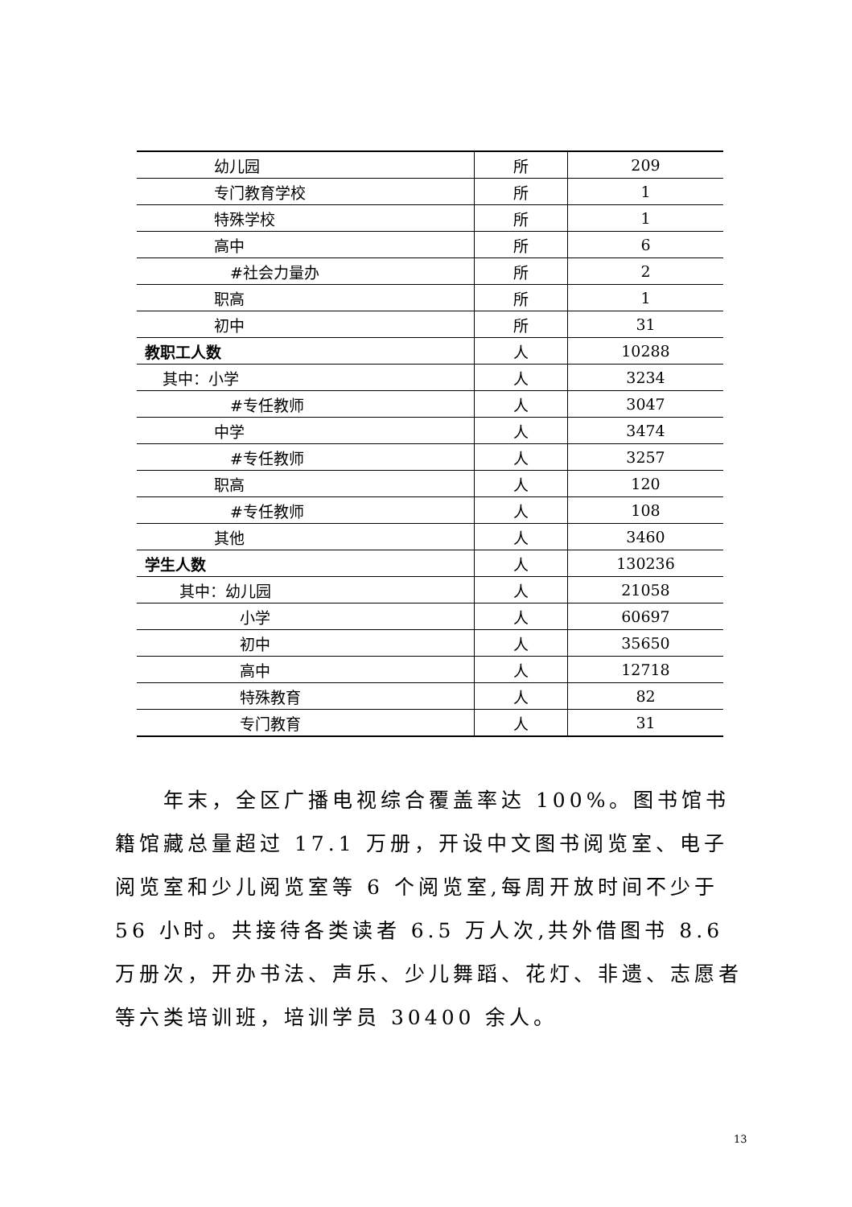| 幼儿园 | 所 | 209 |
| 专门教育学校 | 所 | 1 |
| 特殊学校 | 所 | 1 |
| 高中 | 所 | 6 |
| #社会力量办 | 所 | 2 |
| 职高 | 所 | 1 |
| 初中 | 所 | 31 |
| 教职工人数 | 人 | 10288 |
| 其中：小学 | 人 | 3234 |
| #专任教师 | 人 | 3047 |
| 中学 | 人 | 3474 |
| #专任教师 | 人 | 3257 |
| 职高 | 人 | 120 |
| #专任教师 | 人 | 108 |
| 其他 | 人 | 3460 |
| 学生人数 | 人 | 130236 |
| 其中：幼儿园 | 人 | 21058 |
| 小学 | 人 | 60697 |
| 初中 | 人 | 35650 |
| 高中 | 人 | 12718 |
| 特殊教育 | 人 | 82 |
| 专门教育 | 人 | 31 |
年末，全区广播电视综合覆盖率达 100%。图书馆书籍馆藏总量超过 17.1 万册，开设中文图书阅览室、电子阅览室和少儿阅览室等 6 个阅览室,每周开放时间不少于 56 小时。共接待各类读者 6.5 万人次,共外借图书 8.6 万册次，开办书法、声乐、少儿舞蹈、花灯、非遗、志愿者等六类培训班，培训学员 30400 余人。
13